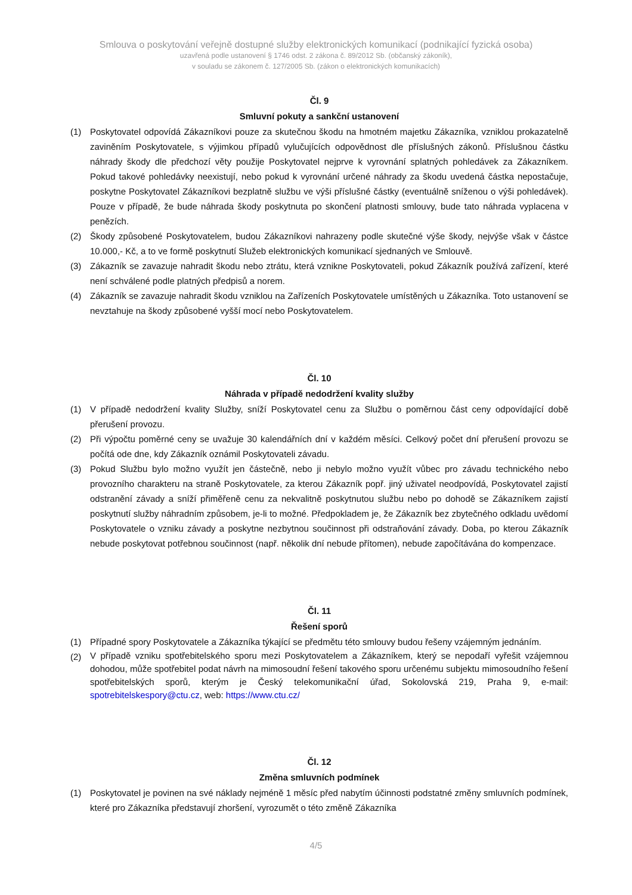Smlouva o poskytování veřejně dostupné služby elektronických komunikací (podnikající fyzická osoba)
uzavřená podle ustanovení § 1746 odst. 2 zákona č. 89/2012 Sb. (občanský zákoník),
v souladu se zákonem č. 127/2005 Sb. (zákon o elektronických komunikacích)
Čl. 9
Smluvní pokuty a sankční ustanovení
(1) Poskytovatel odpovídá Zákazníkovi pouze za skutečnou škodu na hmotném majetku Zákazníka, vzniklou prokazatelně zaviněním Poskytovatele, s výjimkou případů vylučujících odpovědnost dle příslušných zákonů. Příslušnou částku náhrady škody dle předchozí věty použije Poskytovatel nejprve k vyrovnání splatných pohledávek za Zákazníkem. Pokud takové pohledávky neexistují, nebo pokud k vyrovnání určené náhrady za škodu uvedená částka nepostačuje, poskytne Poskytovatel Zákazníkovi bezplatně službu ve výši příslušné částky (eventuálně sníženou o výši pohledávek). Pouze v případě, že bude náhrada škody poskytnuta po skončení platnosti smlouvy, bude tato náhrada vyplacena v penězích.
(2) Škody způsobené Poskytovatelem, budou Zákazníkovi nahrazeny podle skutečné výše škody, nejvýše však v částce 10.000,- Kč, a to ve formě poskytnutí Služeb elektronických komunikací sjednaných ve Smlouvě.
(3) Zákazník se zavazuje nahradit škodu nebo ztrátu, která vznikne Poskytovateli, pokud Zákazník používá zařízení, které není schválené podle platných předpisů a norem.
(4) Zákazník se zavazuje nahradit škodu vzniklou na Zařízeních Poskytovatele umístěných u Zákazníka. Toto ustanovení se nevztahuje na škody způsobené vyšší mocí nebo Poskytovatelem.
Čl. 10
Náhrada v případě nedodržení kvality služby
(1) V případě nedodržení kvality Služby, sníží Poskytovatel cenu za Službu o poměrnou část ceny odpovídající době přerušení provozu.
(2) Při výpočtu poměrné ceny se uvažuje 30 kalendářních dní v každém měsíci. Celkový počet dní přerušení provozu se počítá ode dne, kdy Zákazník oznámil Poskytovateli závadu.
(3) Pokud Službu bylo možno využít jen částečně, nebo ji nebylo možno využít vůbec pro závadu technického nebo provozního charakteru na straně Poskytovatele, za kterou Zákazník popř. jiný uživatel neodpovídá, Poskytovatel zajistí odstranění závady a sníží přiměřeně cenu za nekvalitně poskytnutou službu nebo po dohodě se Zákazníkem zajistí poskytnutí služby náhradním způsobem, je-li to možné. Předpokladem je, že Zákazník bez zbytečného odkladu uvědomí Poskytovatele o vzniku závady a poskytne nezbytnou součinnost při odstraňování závady. Doba, po kterou Zákazník nebude poskytovat potřebnou součinnost (např. několik dní nebude přítomen), nebude započítávána do kompenzace.
Čl. 11
Řešení sporů
(1) Případné spory Poskytovatele a Zákazníka týkající se předmětu této smlouvy budou řešeny vzájemným jednáním.
(2) V případě vzniku spotřebitelského sporu mezi Poskytovatelem a Zákazníkem, který se nepodaří vyřešit vzájemnou dohodou, může spotřebitel podat návrh na mimosoudní řešení takového sporu určenému subjektu mimosoudního řešení spotřebitelských sporů, kterým je Český telekomunikační úřad, Sokolovská 219, Praha 9, e-mail: spotrebitelskespory@ctu.cz, web: https://www.ctu.cz/
Čl. 12
Změna smluvních podmínek
(1) Poskytovatel je povinen na své náklady nejméně 1 měsíc před nabytím účinnosti podstatné změny smluvních podmínek, které pro Zákazníka představují zhoršení, vyrozumět o této změně Zákazníka
4/5